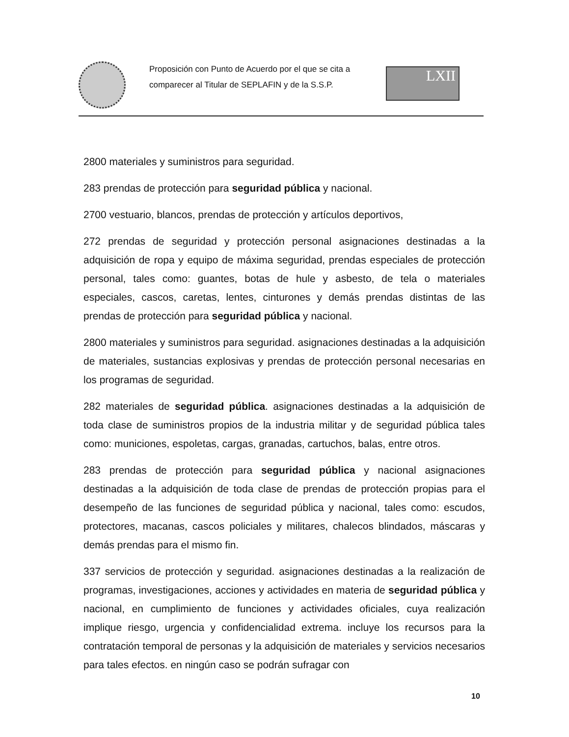Proposición con Punto de Acuerdo por el que se cita a comparecer al Titular de SEPLAFIN y de la S.S.P.
LXII
2800 materiales y suministros para seguridad.
283 prendas de protección para seguridad pública y nacional.
2700 vestuario, blancos, prendas de protección y artículos deportivos,
272 prendas de seguridad y protección personal asignaciones destinadas a la adquisición de ropa y equipo de máxima seguridad, prendas especiales de protección personal, tales como: guantes, botas de hule y asbesto, de tela o materiales especiales, cascos, caretas, lentes, cinturones y demás prendas distintas de las prendas de protección para seguridad pública y nacional.
2800 materiales y suministros para seguridad. asignaciones destinadas a la adquisición de materiales, sustancias explosivas y prendas de protección personal necesarias en los programas de seguridad.
282 materiales de seguridad pública. asignaciones destinadas a la adquisición de toda clase de suministros propios de la industria militar y de seguridad pública tales como: municiones, espoletas, cargas, granadas, cartuchos, balas, entre otros.
283 prendas de protección para seguridad pública y nacional asignaciones destinadas a la adquisición de toda clase de prendas de protección propias para el desempeño de las funciones de seguridad pública y nacional, tales como: escudos, protectores, macanas, cascos policiales y militares, chalecos blindados, máscaras y demás prendas para el mismo fin.
337 servicios de protección y seguridad. asignaciones destinadas a la realización de programas, investigaciones, acciones y actividades en materia de seguridad pública y nacional, en cumplimiento de funciones y actividades oficiales, cuya realización implique riesgo, urgencia y confidencialidad extrema. incluye los recursos para la contratación temporal de personas y la adquisición de materiales y servicios necesarios para tales efectos. en ningún caso se podrán sufragar con
10